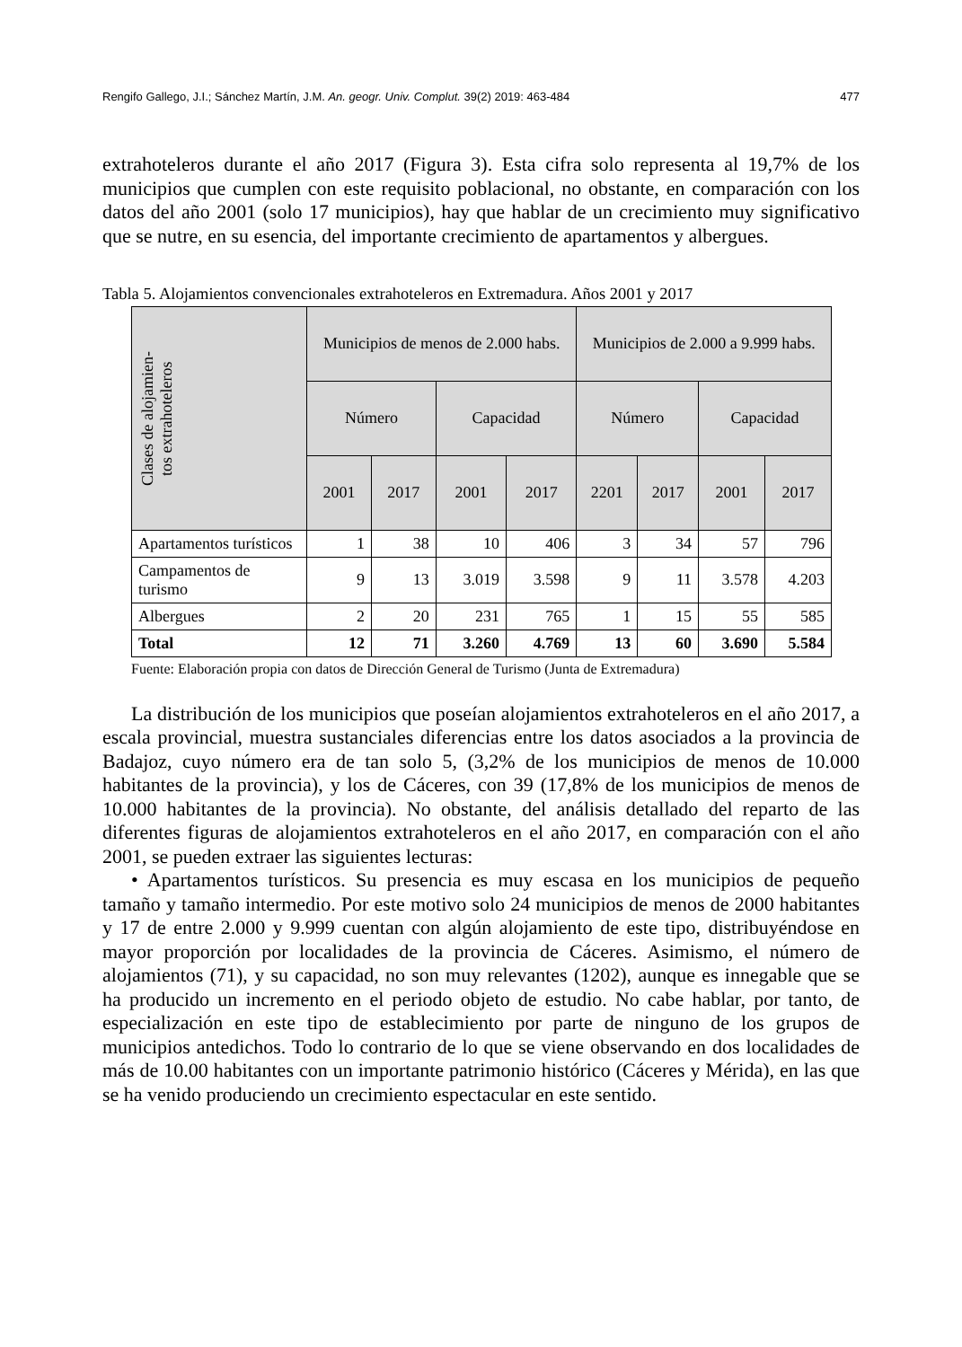Rengifo Gallego, J.I.; Sánchez Martín, J.M. An. geogr. Univ. Complut. 39(2) 2019: 463-484 477
extrahoteleros durante el año 2017 (Figura 3). Esta cifra solo representa al 19,7% de los municipios que cumplen con este requisito poblacional, no obstante, en comparación con los datos del año 2001 (solo 17 municipios), hay que hablar de un crecimiento muy significativo que se nutre, en su esencia, del importante crecimiento de apartamentos y albergues.
Tabla 5. Alojamientos convencionales extrahoteleros en Extremadura. Años 2001 y 2017
| Clases de alojamien- tos extrahoteleros | Municipios de menos de 2.000 habs. | | | | Municipios de 2.000 a 9.999 habs. | | | |
| --- | --- | --- | --- | --- | --- | --- | --- | --- |
| | Número | | Capacidad | | Número | | Capacidad | |
| | 2001 | 2017 | 2001 | 2017 | 2201 | 2017 | 2001 | 2017 |
| Apartamentos turísticos | 1 | 38 | 10 | 406 | 3 | 34 | 57 | 796 |
| Campamentos de turismo | 9 | 13 | 3.019 | 3.598 | 9 | 11 | 3.578 | 4.203 |
| Albergues | 2 | 20 | 231 | 765 | 1 | 15 | 55 | 585 |
| Total | 12 | 71 | 3.260 | 4.769 | 13 | 60 | 3.690 | 5.584 |
Fuente: Elaboración propia con datos de Dirección General de Turismo (Junta de Extremadura)
La distribución de los municipios que poseían alojamientos extrahoteleros en el año 2017, a escala provincial, muestra sustanciales diferencias entre los datos asociados a la provincia de Badajoz, cuyo número era de tan solo 5, (3,2% de los municipios de menos de 10.000 habitantes de la provincia), y los de Cáceres, con 39 (17,8% de los municipios de menos de 10.000 habitantes de la provincia). No obstante, del análisis detallado del reparto de las diferentes figuras de alojamientos extrahoteleros en el año 2017, en comparación con el año 2001, se pueden extraer las siguientes lecturas:
• Apartamentos turísticos. Su presencia es muy escasa en los municipios de pequeño tamaño y tamaño intermedio. Por este motivo solo 24 municipios de menos de 2000 habitantes y 17 de entre 2.000 y 9.999 cuentan con algún alojamiento de este tipo, distribuyéndose en mayor proporción por localidades de la provincia de Cáceres. Asimismo, el número de alojamientos (71), y su capacidad, no son muy relevantes (1202), aunque es innegable que se ha producido un incremento en el periodo objeto de estudio. No cabe hablar, por tanto, de especialización en este tipo de establecimiento por parte de ninguno de los grupos de municipios antedichos. Todo lo contrario de lo que se viene observando en dos localidades de más de 10.00 habitantes con un importante patrimonio histórico (Cáceres y Mérida), en las que se ha venido produciendo un crecimiento espectacular en este sentido.